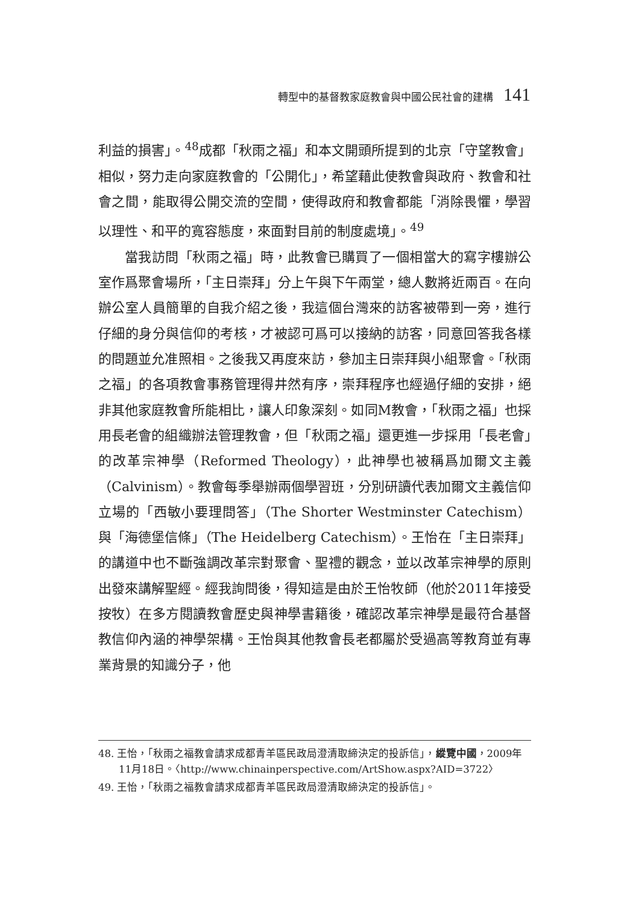轉型中的基督教家庭教會與中國公民社會的建構 141
利益的損害」。<sup>48</sup>成都「秋雨之福」和本文開頭所提到的北京「守望教會」相似，努力走向家庭教會的「公開化」，希望藉此使教會與政府、教會和社會之間，能取得公開交流的空間，使得政府和教會都能「消除畏懼，學習以理性、和平的寬容態度，來面對目前的制度處境」。<sup>49</sup>
當我訪問「秋雨之福」時，此教會已購買了一個相當大的寫字樓辦公室作爲聚會場所，「主日崇拜」分上午與下午兩堂，總人數將近兩百。在向辦公室人員簡單的自我介紹之後，我這個台灣來的訪客被帶到一旁，進行仔細的身分與信仰的考核，才被認可爲可以接納的訪客，同意回答我各樣的問題並允准照相。之後我又再度來訪，參加主日崇拜與小組聚會。「秋雨之福」的各項教會事務管理得井然有序，崇拜程序也經過仔細的安排，絕非其他家庭教會所能相比，讓人印象深刻。如同M教會，「秋雨之福」也採用長老會的組織辦法管理教會，但「秋雨之福」還更進一步採用「長老會」的改革宗神學（Reformed Theology），此神學也被稱爲加爾文主義（Calvinism）。教會每季舉辦兩個學習班，分別研讀代表加爾文主義信仰立場的「西敏小要理問答」（The Shorter Westminster Catechism）與「海德堡信條」（The Heidelberg Catechism）。王怡在「主日崇拜」的講道中也不斷強調改革宗對聚會、聖禮的觀念，並以改革宗神學的原則出發來講解聖經。經我詢問後，得知這是由於王怡牧師（他於2011年接受按牧）在多方閱讀教會歷史與神學書籍後，確認改革宗神學是最符合基督教信仰內涵的神學架構。王怡與其他教會長老都屬於受過高等教育並有專業背景的知識分子，他
48. 王怡，「秋雨之福教會請求成都青羊區民政局澄清取締決定的投訴信」，縱覽中國，2009年11月18日。〈http://www.chinainperspective.com/ArtShow.aspx?AID=3722〉
49. 王怡，「秋雨之福教會請求成都青羊區民政局澄清取締決定的投訴信」。